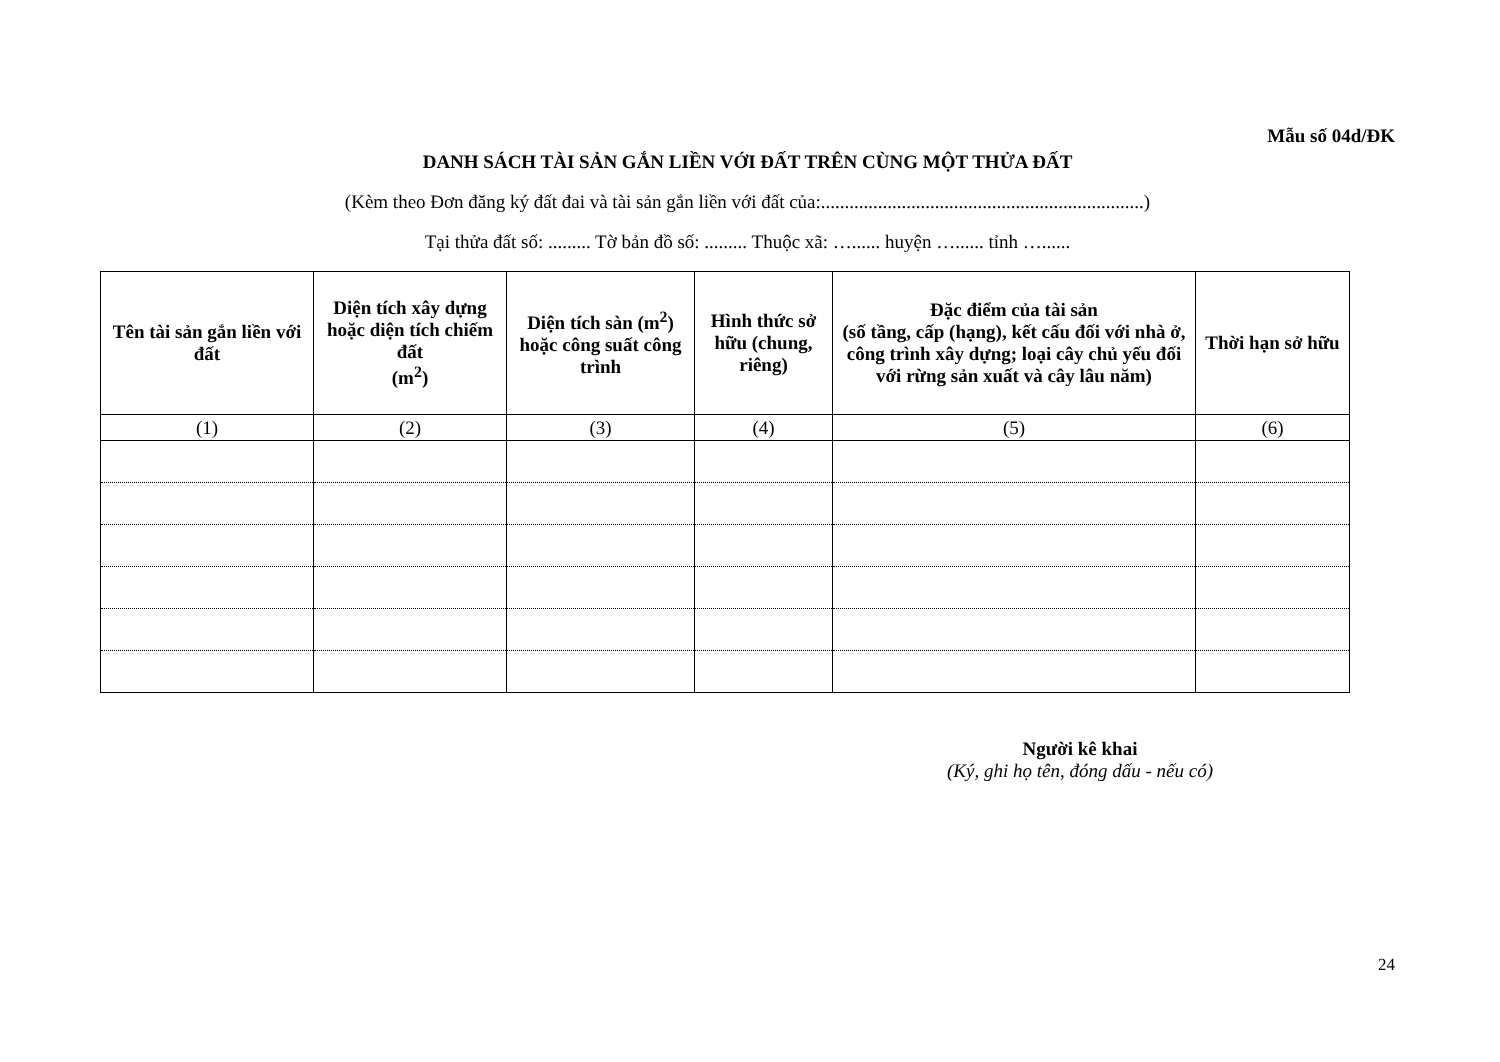Mẫu số 04d/ĐK
DANH SÁCH TÀI SẢN GẮN LIỀN VỚI ĐẤT TRÊN CÙNG MỘT THỬA ĐẤT
(Kèm theo Đơn đăng ký đất đai và tài sản gắn liền với đất của:....................................................................)
Tại thửa đất số: ......... Tờ bản đồ số: ......... Thuộc xã: …...... huyện …...... tỉnh …......
| Tên tài sản gắn liền với đất | Diện tích xây dựng hoặc diện tích chiếm đất (m<sup>2</sup>) | Diện tích sàn (m<sup>2</sup>) hoặc công suất công trình | Hình thức sở hữu (chung, riêng) | Đặc điểm của tài sản (số tầng, cấp (hạng), kết cấu đối với nhà ở, công trình xây dựng; loại cây chủ yếu đối với rừng sản xuất và cây lâu năm) | Thời hạn sở hữu |
| --- | --- | --- | --- | --- | --- |
| (1) | (2) | (3) | (4) | (5) | (6) |
Người kê khai
(Ký, ghi họ tên, đóng dấu - nếu có)
24